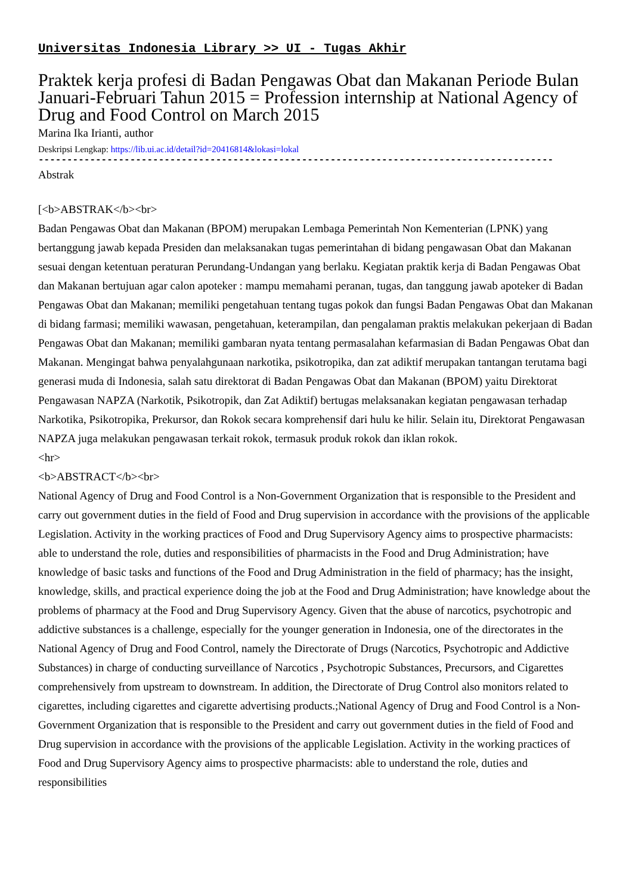Universitas Indonesia Library >> UI - Tugas Akhir
Praktek kerja profesi di Badan Pengawas Obat dan Makanan Periode Bulan Januari-Februari Tahun 2015 = Profession internship at National Agency of Drug and Food Control on March 2015
Marina Ika Irianti, author
Deskripsi Lengkap: https://lib.ui.ac.id/detail?id=20416814&lokasi=lokal
------------------------------------------------------------------------------------------
Abstrak
[<b>ABSTRAK</b><br>
Badan Pengawas Obat dan Makanan (BPOM) merupakan Lembaga Pemerintah Non Kementerian (LPNK) yang bertanggung jawab kepada Presiden dan melaksanakan tugas pemerintahan di bidang pengawasan Obat dan Makanan sesuai dengan ketentuan peraturan Perundang-Undangan yang berlaku. Kegiatan praktik kerja di Badan Pengawas Obat dan Makanan bertujuan agar calon apoteker : mampu memahami peranan, tugas, dan tanggung jawab apoteker di Badan Pengawas Obat dan Makanan; memiliki pengetahuan tentang tugas pokok dan fungsi Badan Pengawas Obat dan Makanan di bidang farmasi; memiliki wawasan, pengetahuan, keterampilan, dan pengalaman praktis melakukan pekerjaan di Badan Pengawas Obat dan Makanan; memiliki gambaran nyata tentang permasalahan kefarmasian di Badan Pengawas Obat dan Makanan. Mengingat bahwa penyalahgunaan narkotika, psikotropika, dan zat adiktif merupakan tantangan terutama bagi generasi muda di Indonesia, salah satu direktorat di Badan Pengawas Obat dan Makanan (BPOM) yaitu Direktorat Pengawasan NAPZA (Narkotik, Psikotropik, dan Zat Adiktif) bertugas melaksanakan kegiatan pengawasan terhadap Narkotika, Psikotropika, Prekursor, dan Rokok secara komprehensif dari hulu ke hilir. Selain itu, Direktorat Pengawasan NAPZA juga melakukan pengawasan terkait rokok, termasuk produk rokok dan iklan rokok.
<hr>
<b>ABSTRACT</b><br>
National Agency of Drug and Food Control is a Non-Government Organization that is responsible to the President and carry out government duties in the field of Food and Drug supervision in accordance with the provisions of the applicable Legislation. Activity in the working practices of Food and Drug Supervisory Agency aims to prospective pharmacists: able to understand the role, duties and responsibilities of pharmacists in the Food and Drug Administration; have knowledge of basic tasks and functions of the Food and Drug Administration in the field of pharmacy; has the insight, knowledge, skills, and practical experience doing the job at the Food and Drug Administration; have knowledge about the problems of pharmacy at the Food and Drug Supervisory Agency. Given that the abuse of narcotics, psychotropic and addictive substances is a challenge, especially for the younger generation in Indonesia, one of the directorates in the National Agency of Drug and Food Control, namely the Directorate of Drugs (Narcotics, Psychotropic and Addictive Substances) in charge of conducting surveillance of Narcotics , Psychotropic Substances, Precursors, and Cigarettes comprehensively from upstream to downstream. In addition, the Directorate of Drug Control also monitors related to cigarettes, including cigarettes and cigarette advertising products.;National Agency of Drug and Food Control is a Non-Government Organization that is responsible to the President and carry out government duties in the field of Food and Drug supervision in accordance with the provisions of the applicable Legislation. Activity in the working practices of Food and Drug Supervisory Agency aims to prospective pharmacists: able to understand the role, duties and responsibilities